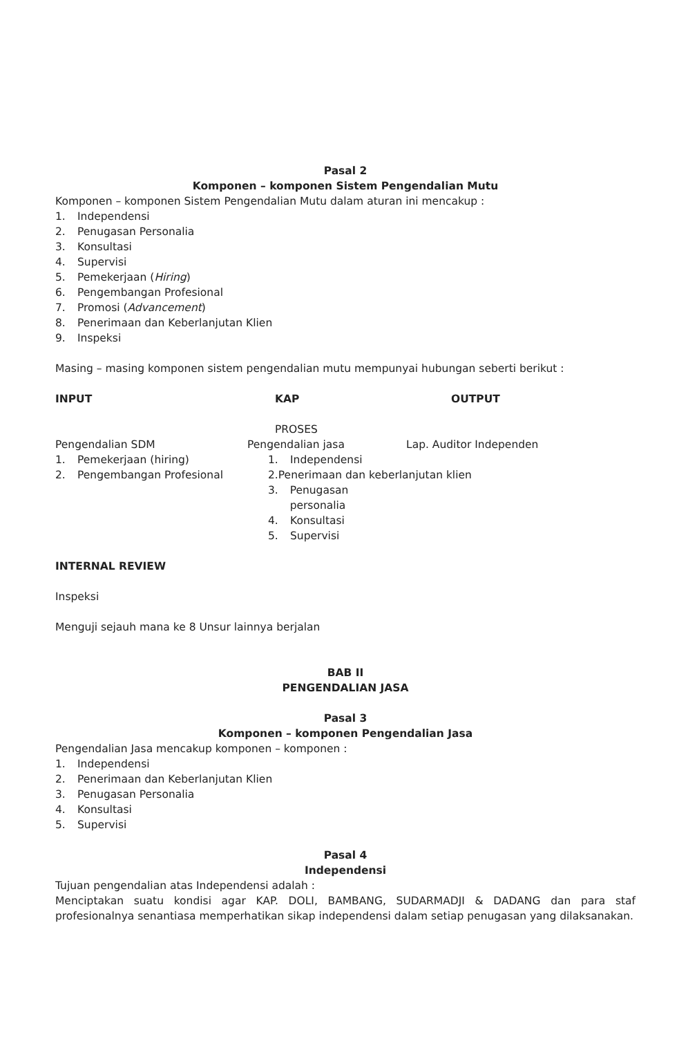Pasal 2
Komponen – komponen Sistem Pengendalian Mutu
Komponen – komponen Sistem Pengendalian Mutu dalam aturan ini mencakup :
1. Independensi
2. Penugasan Personalia
3. Konsultasi
4. Supervisi
5. Pemekerjaan (Hiring)
6. Pengembangan Profesional
7. Promosi (Advancement)
8. Penerimaan dan Keberlanjutan Klien
9. Inspeksi
Masing – masing komponen sistem pengendalian mutu mempunyai hubungan seberti berikut :
INPUT KAP OUTPUT
PROSES
Pengendalian SDM
1. Pemekerjaan (hiring)
2. Pengembangan Profesional
Pengendalian jasa
1. Independensi
2. Penerimaan dan keberlanjutan klien
3. Penugasan personalia
4. Konsultasi
5. Supervisi
Lap. Auditor Independen
INTERNAL REVIEW
Inspeksi
Menguji sejauh mana ke 8 Unsur lainnya berjalan
BAB II
PENGENDALIAN JASA
Pasal 3
Komponen – komponen Pengendalian Jasa
Pengendalian Jasa mencakup komponen – komponen :
1. Independensi
2. Penerimaan dan Keberlanjutan Klien
3. Penugasan Personalia
4. Konsultasi
5. Supervisi
Pasal 4
Independensi
Tujuan pengendalian atas Independensi adalah :
Menciptakan suatu kondisi agar KAP. DOLI, BAMBANG, SUDARMADJI & DADANG dan para staf profesionalnya senantiasa memperhatikan sikap independensi dalam setiap penugasan yang dilaksanakan.